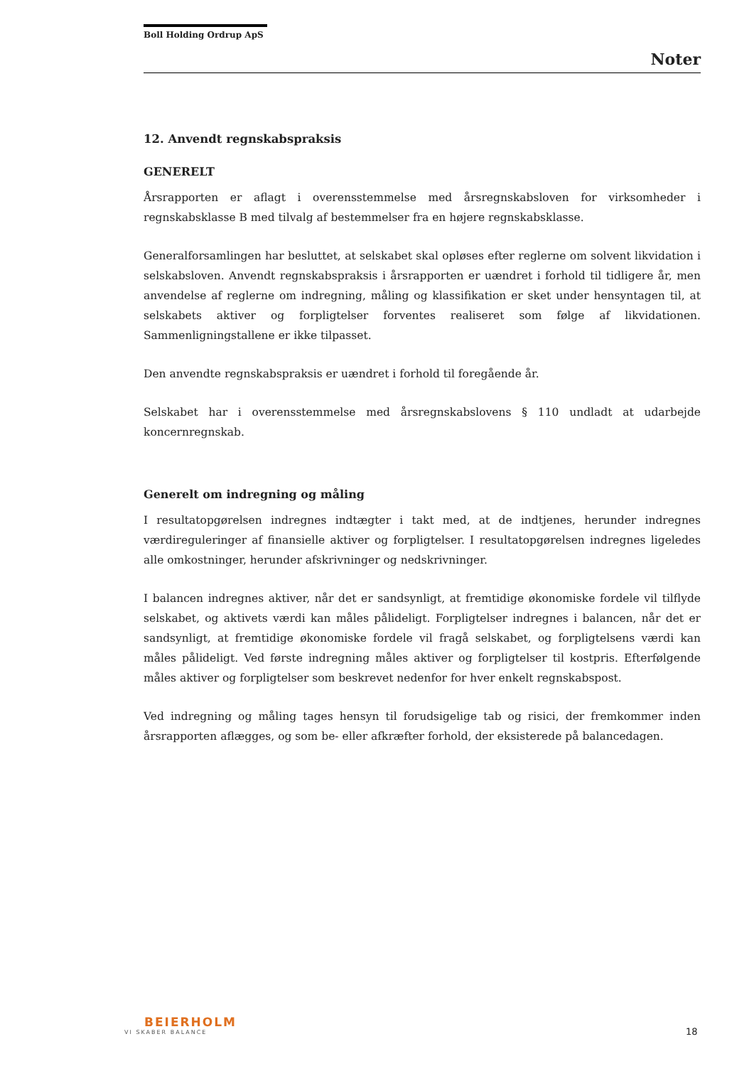Boll Holding Ordrup ApS
Noter
12. Anvendt regnskabspraksis
GENERELT
Årsrapporten er aflagt i overensstemmelse med årsregnskabsloven for virksomheder i regnskabsklasse B med tilvalg af bestemmelser fra en højere regnskabsklasse.
Generalforsamlingen har besluttet, at selskabet skal opløses efter reglerne om solvent likvidation i selskabsloven. Anvendt regnskabspraksis i årsrapporten er uændret i forhold til tidligere år, men anvendelse af reglerne om indregning, måling og klassifikation er sket under hensyntagen til, at selskabets aktiver og forpligtelser forventes realiseret som følge af likvidationen. Sammenligningstallene er ikke tilpasset.
Den anvendte regnskabspraksis er uændret i forhold til foregående år.
Selskabet har i overensstemmelse med årsregnskabslovens § 110 undladt at udarbejde koncernregnskab.
Generelt om indregning og måling
I resultatopgørelsen indregnes indtægter i takt med, at de indtjenes, herunder indregnes værdireguleringer af finansielle aktiver og forpligtelser. I resultatopgørelsen indregnes ligeledes alle omkostninger, herunder afskrivninger og nedskrivninger.
I balancen indregnes aktiver, når det er sandsynligt, at fremtidige økonomiske fordele vil tilflyde selskabet, og aktivets værdi kan måles pålideligt. Forpligtelser indregnes i balancen, når det er sandsynligt, at fremtidige økonomiske fordele vil fragå selskabet, og forpligtelsens værdi kan måles pålideligt. Ved første indregning måles aktiver og forpligtelser til kostpris. Efterfølgende måles aktiver og forpligtelser som beskrevet nedenfor for hver enkelt regnskabspost.
Ved indregning og måling tages hensyn til forudsigelige tab og risici, der fremkommer inden årsrapporten aflægges, og som be- eller afkræfter forhold, der eksisterede på balancedagen.
BEIERHOLM
VI SKABER BALANCE
18